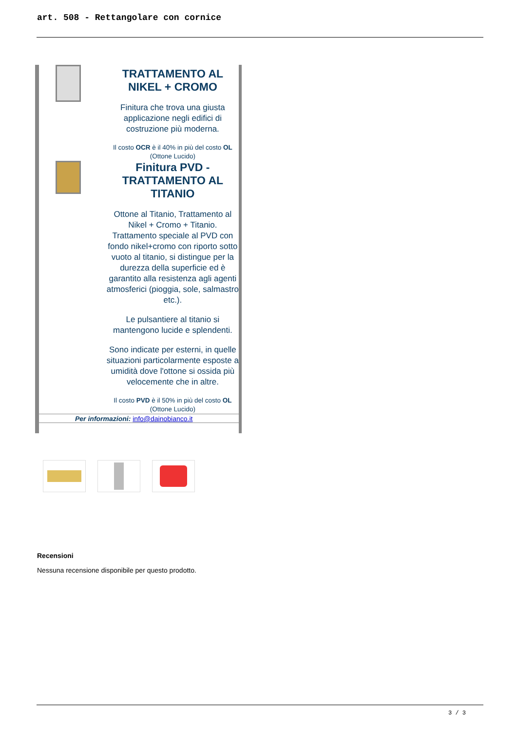art. 508 - Rettangolare con cornice
TRATTAMENTO AL NIKEL + CROMO
Finitura che trova una giusta applicazione negli edifici di costruzione più moderna.
Il costo OCR è il 40% in più del costo OL (Ottone Lucido)
Finitura PVD - TRATTAMENTO AL TITANIO
Ottone al Titanio, Trattamento al Nikel + Cromo + Titanio. Trattamento speciale al PVD con fondo nikel+cromo con riporto sotto vuoto al titanio, si distingue per la durezza della superficie ed è garantito alla resistenza agli agenti atmosferici (pioggia, sole, salmastro etc.).
Le pulsantiere al titanio si mantengono lucide e splendenti.
Sono indicate per esterni, in quelle situazioni particolarmente esposte a umidità dove l'ottone si ossida più velocemente che in altre.
Il costo PVD è il 50% in più del costo OL (Ottone Lucido)
Per informazioni: info@dainobianco.it
Recensioni
Nessuna recensione disponibile per questo prodotto.
3 / 3